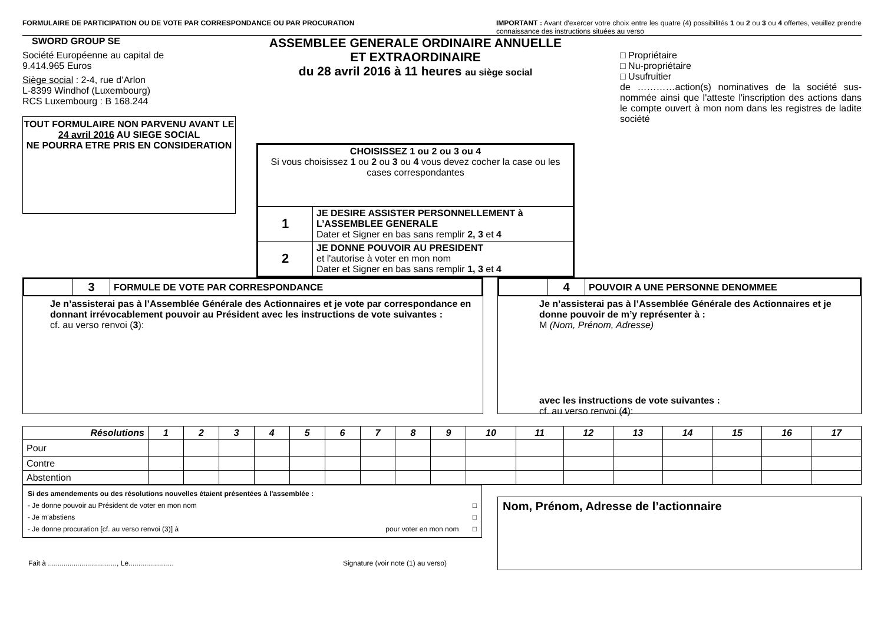FORMULAIRE DE PARTICIPATION OU DE VOTE PAR CORRESPONDANCE OU PAR PROCURATION IMPORTANT : Avant d'exercer votre choix entre les quatre (4) possibilités 1 ou 2 ou 3 ou 4 offertes, veuillez prendre connaissance des instructions situées au verso
SWORD GROUP SE
Société Européenne au capital de
9.414.965 Euros
Siège social : 2-4, rue d’Arlon
L-8399 Windhof (Luxembourg)
RCS Luxembourg : B 168.244
TOUT FORMULAIRE NON PARVENU AVANT LE
24 avril 2016 AU SIEGE SOCIAL
NE POURRA ETRE PRIS EN CONSIDERATION
ASSEMBLEE GENERALE ORDINAIRE ANNUELLE
ET EXTRAORDINAIRE
du 28 avril 2016 à 11 heures au siège social
| CHOISISSEZ 1 ou 2 ou 3 ou 4 Si vous choisissez 1 ou 2 ou 3 ou 4 vous devez cocher la case ou les cases correspondantes | |
| 1 | JE DESIRE ASSISTER PERSONNELLEMENT à L’ASSEMBLEE GENERALE Dater et Signer en bas sans remplir 2, 3 et 4 |
| 2 | JE DONNE POUVOIR AU PRESIDENT et l'autorise à voter en mon nom Dater et Signer en bas sans remplir 1, 3 et 4 |
□ Propriétaire
□ Nu-propriétaire
□ Usufruitier
de …………action(s) nominatives de la société sus-nommée ainsi que l'atteste l'inscription des actions dans le compte ouvert à mon nom dans les registres de ladite société
| | 3 | FORMULE DE VOTE PAR CORRESPONDANCE |
Je n’assisterai pas à l’Assemblée Générale des Actionnaires et je vote par correspondance en donnant irrévocablement pouvoir au Président avec les instructions de vote suivantes :
cf. au verso renvoi (3):
| | 4 | POUVOIR A UNE PERSONNE DENOMMEE |
Je n’assisterai pas à l’Assemblée Générale des Actionnaires et je donne pouvoir de m’y représenter à :
M (Nom, Prénom, Adresse)
avec les instructions de vote suivantes :
cf. au verso renvoi (4):
| Résolutions | 1 | 2 | 3 | 4 | 5 | 6 | 7 | 8 | 9 | 10 | 11 | 12 | 13 | 14 | 15 | 16 | 17 |
| --- | --- | --- | --- | --- | --- | --- | --- | --- | --- | --- | --- | --- | --- | --- | --- | --- | --- |
| Pour | | | | | | | | | | | | | | | | | |
| Contre | | | | | | | | | | | | | | | | | |
| Abstention | | | | | | | | | | | | | | | | | |
Si des amendements ou des résolutions nouvelles étaient présentées à l'assemblée :
- Je donne pouvoir au Président de voter en mon nom □
- Je m'abstiens □
- Je donne procuration [cf. au verso renvoi (3)] à pour voter en mon nom □
Fait à ..................................., Le....................... Signature (voir note (1) au verso)
Nom, Prénom, Adresse de l’actionnaire